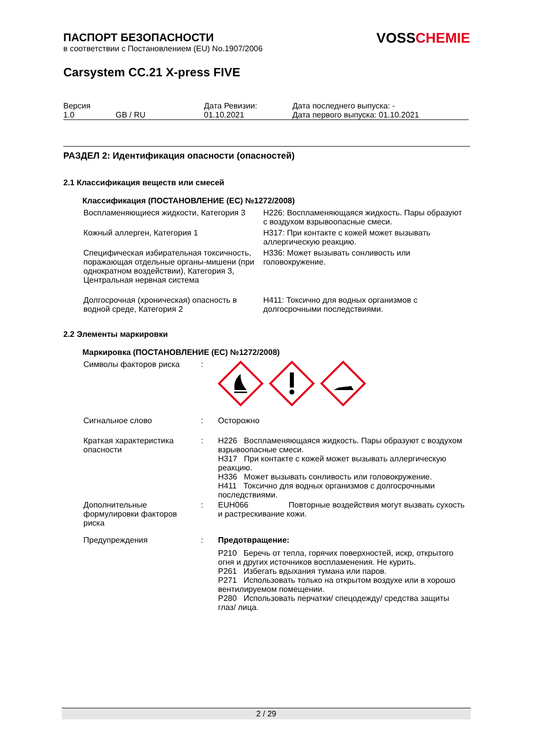VOSSCHEMIE
ПАСПОРТ БЕЗОПАСНОСТИ
в соответствии с Постановлением (EU) No.1907/2006
Carsystem CC.21 X-press FIVE
| Версия 1.0 | GB / RU | Дата Ревизии: 01.10.2021 | Дата последнего выпуска: - Дата первого выпуска: 01.10.2021 |
РАЗДЕЛ 2: Идентификация опасности (опасностей)
2.1 Классификация веществ или смесей
Классификация (ПОСТАНОВЛЕНИЕ (ЕС) №1272/2008)
| Воспламеняющиеся жидкости, Категория 3 | H226: Воспламеняющаяся жидкость. Пары образуют с воздухом взрывоопасные смеси. |
| Кожный аллерген, Категория 1 | H317: При контакте с кожей может вызывать аллергическую реакцию. |
| Специфическая избирательная токсичность, поражающая отдельные органы-мишени (при однократном воздействии), Категория 3, Центральная нервная система | H336: Может вызывать сонливость или головокружение. |
| Долгосрочная (хроническая) опасность в водной среде, Категория 2 | H411: Токсично для водных организмов с долгосрочными последствиями. |
2.2 Элементы маркировки
Маркировка (ПОСТАНОВЛЕНИЕ (ЕС) №1272/2008)
| Символы факторов риска | : | |
| Сигнальное слово | : | Осторожно |
| Краткая характеристика опасности | : | H226 Воспламеняющаяся жидкость. Пары образуют с воздухом взрывоопасные смеси. H317 При контакте с кожей может вызывать аллергическую реакцию. H336 Может вызывать сонливость или головокружение. H411 Токсично для водных организмов с долгосрочными последствиями. |
| Дополнительные формулировки факторов риска | : | EUH066 Повторные воздействия могут вызвать сухость и растрескивание кожи. |
| Предупреждения | : | Предотвращение: P210 Беречь от тепла, горячих поверхностей, искр, открытого огня и других источников воспламенения. Не курить. P261 Избегать вдыхания тумана или паров. P271 Использовать только на открытом воздухе или в хорошо вентилируемом помещении. P280 Использовать перчатки/ спецодежду/ средства защиты глаз/ лица. |
2 / 29